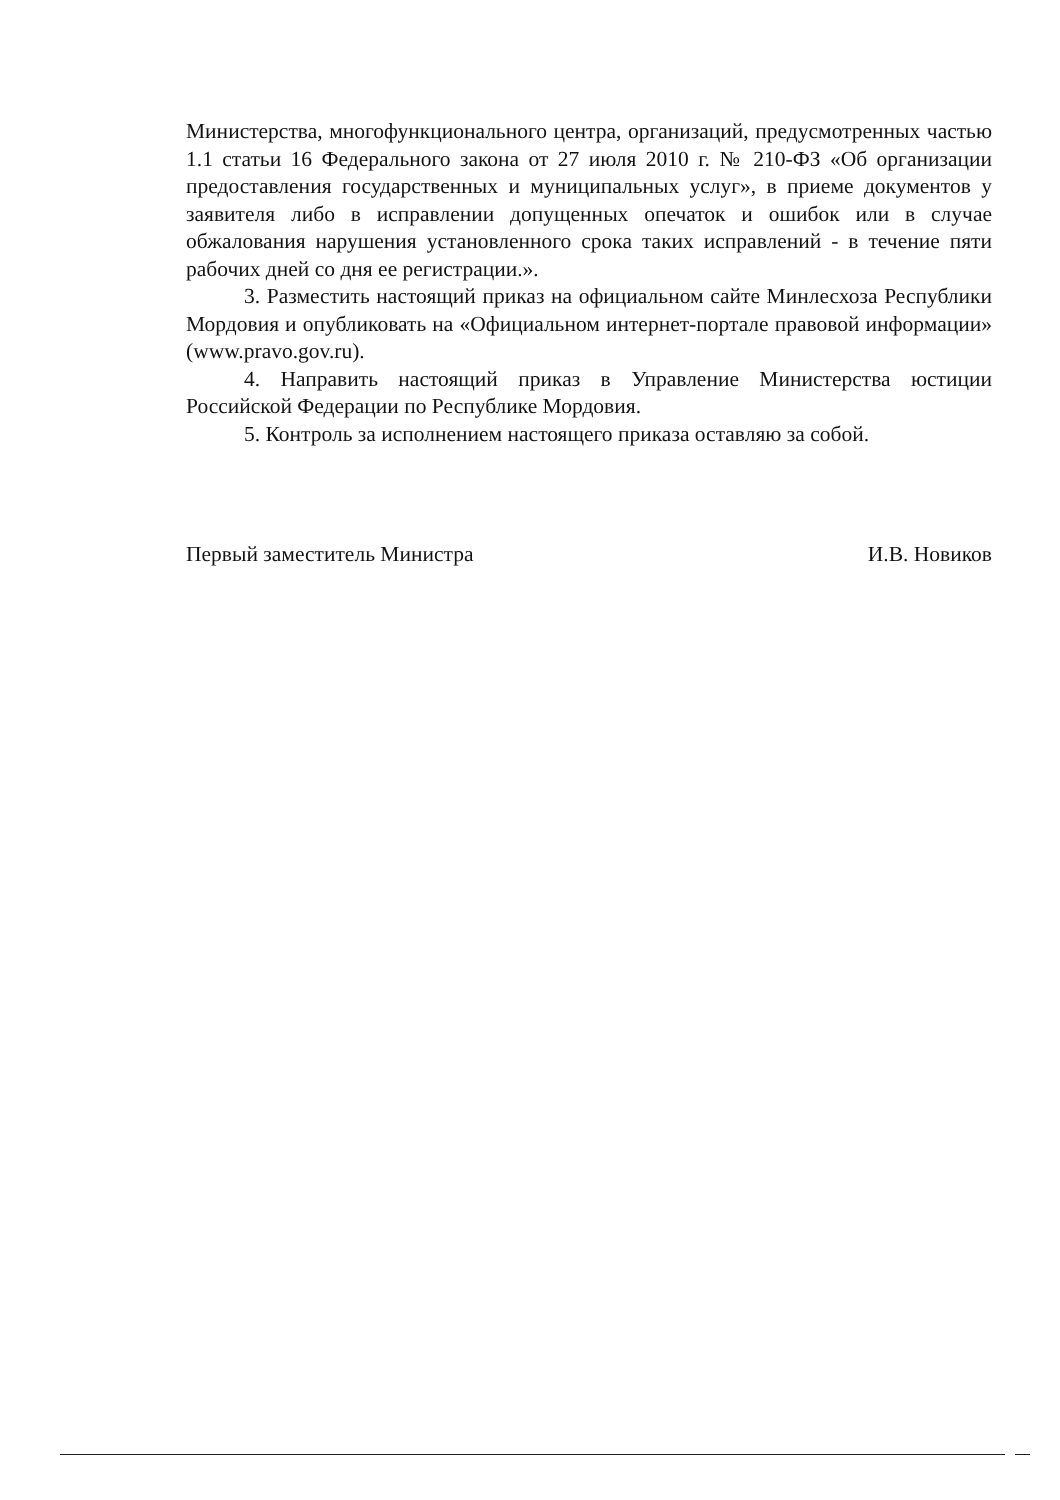Министерства, многофункционального центра, организаций, предусмотренных частью 1.1 статьи 16 Федерального закона от 27 июля 2010 г. № 210-ФЗ «Об организации предоставления государственных и муниципальных услуг», в приеме документов у заявителя либо в исправлении допущенных опечаток и ошибок или в случае обжалования нарушения установленного срока таких исправлений - в течение пяти рабочих дней со дня ее регистрации.».
3. Разместить настоящий приказ на официальном сайте Минлесхоза Республики Мордовия и опубликовать на «Официальном интернет-портале правовой информации» (www.pravo.gov.ru).
4. Направить настоящий приказ в Управление Министерства юстиции Российской Федерации по Республике Мордовия.
5. Контроль за исполнением настоящего приказа оставляю за собой.
Первый заместитель Министра И.В. Новиков